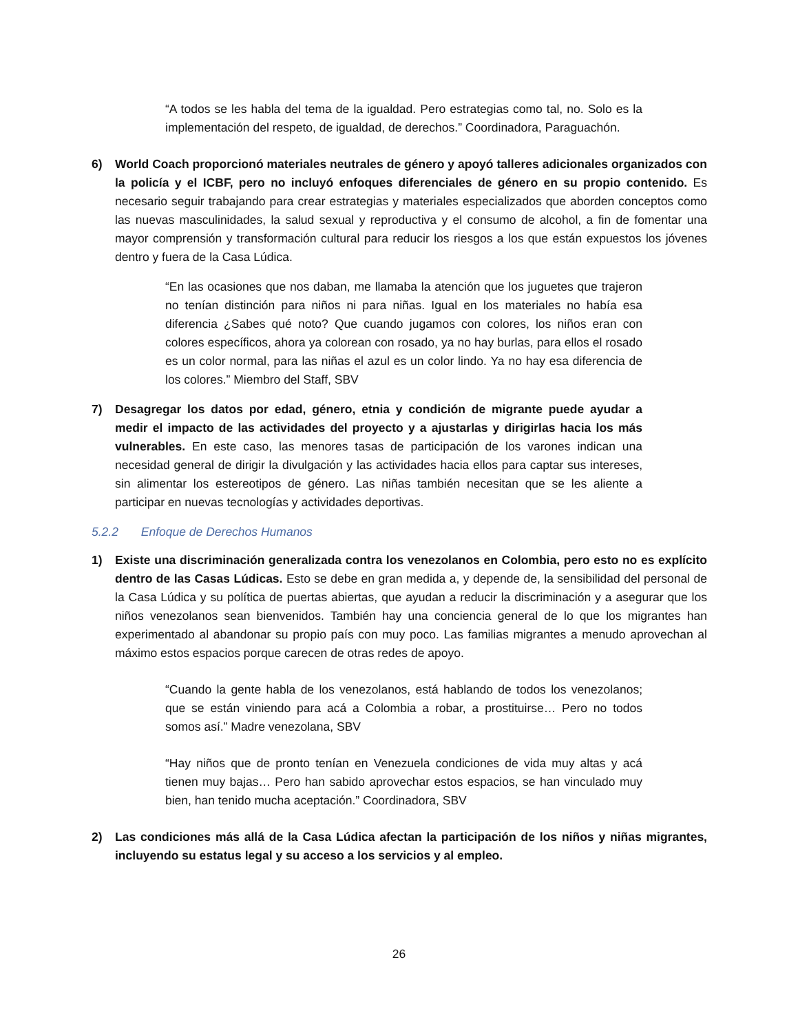“A todos se les habla del tema de la igualdad. Pero estrategias como tal, no. Solo es la implementación del respeto, de igualdad, de derechos.” Coordinadora, Paraguachón.
6) World Coach proporcionó materiales neutrales de género y apoyó talleres adicionales organizados con la policía y el ICBF, pero no incluyó enfoques diferenciales de género en su propio contenido. Es necesario seguir trabajando para crear estrategias y materiales especializados que aborden conceptos como las nuevas masculinidades, la salud sexual y reproductiva y el consumo de alcohol, a fin de fomentar una mayor comprensión y transformación cultural para reducir los riesgos a los que están expuestos los jóvenes dentro y fuera de la Casa Lúdica.
“En las ocasiones que nos daban, me llamaba la atención que los juguetes que trajeron no tenían distinción para niños ni para niñas. Igual en los materiales no había esa diferencia ¿Sabes qué noto? Que cuando jugamos con colores, los niños eran con colores específicos, ahora ya colorean con rosado, ya no hay burlas, para ellos el rosado es un color normal, para las niñas el azul es un color lindo. Ya no hay esa diferencia de los colores.” Miembro del Staff, SBV
7) Desagregar los datos por edad, género, etnia y condición de migrante puede ayudar a medir el impacto de las actividades del proyecto y a ajustarlas y dirigirlas hacia los más vulnerables. En este caso, las menores tasas de participación de los varones indican una necesidad general de dirigir la divulgación y las actividades hacia ellos para captar sus intereses, sin alimentar los estereotipos de género. Las niñas también necesitan que se les aliente a participar en nuevas tecnologías y actividades deportivas.
5.2.2 Enfoque de Derechos Humanos
1) Existe una discriminación generalizada contra los venezolanos en Colombia, pero esto no es explícito dentro de las Casas Lúdicas. Esto se debe en gran medida a, y depende de, la sensibilidad del personal de la Casa Lúdica y su política de puertas abiertas, que ayudan a reducir la discriminación y a asegurar que los niños venezolanos sean bienvenidos. También hay una conciencia general de lo que los migrantes han experimentado al abandonar su propio país con muy poco. Las familias migrantes a menudo aprovechan al máximo estos espacios porque carecen de otras redes de apoyo.
“Cuando la gente habla de los venezolanos, está hablando de todos los venezolanos; que se están viniendo para acá a Colombia a robar, a prostituirse… Pero no todos somos así.” Madre venezolana, SBV
“Hay niños que de pronto tenían en Venezuela condiciones de vida muy altas y acá tienen muy bajas… Pero han sabido aprovechar estos espacios, se han vinculado muy bien, han tenido mucha aceptación.” Coordinadora, SBV
2) Las condiciones más allá de la Casa Lúdica afectan la participación de los niños y niñas migrantes, incluyendo su estatus legal y su acceso a los servicios y al empleo.
26